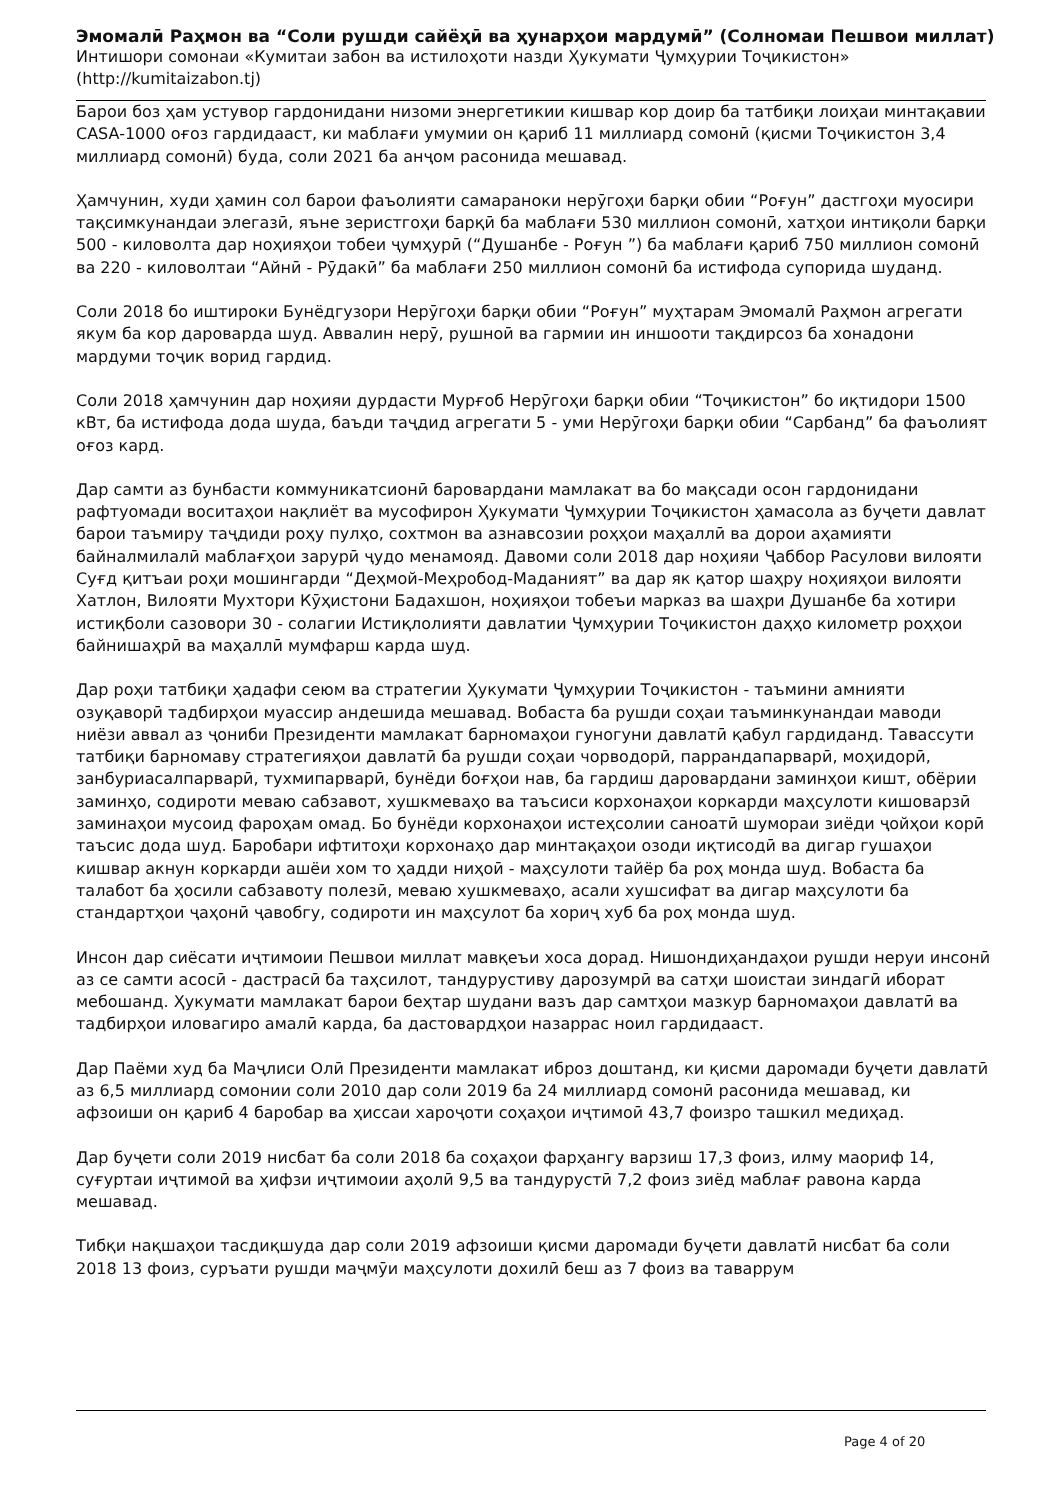Эмомалӣ Раҳмон ва “Соли рушди сайёҳӣ ва ҳунарҳои мардумӣ” (Солномаи Пешвои миллат)
Интишори сомонаи «Кумитаи забон ва истилоҳоти назди Ҳукумати Ҷумҳурии Тоҷикистон»
(http://kumitaizabon.tj)
Барои боз ҳам устувор гардонидани низоми энергетикии кишвар кор доир ба татбиқи лоиҳаи минтақавии CASA-1000 оғоз гардидааст, ки маблағи умумии он қариб 11 миллиард сомонӣ (қисми Тоҷикистон 3,4 миллиард сомонӣ) буда, соли 2021 ба анҷом расонида мешавад.
Ҳамчунин, худи ҳамин сол барои фаъолияти самараноки нерӯгоҳи барқи обии “Роғун” дастгоҳи муосири тақсимкунандаи элегазӣ, яъне зеристгоҳи барқӣ ба маблағи 530 миллион сомонӣ, хатҳои интиқоли барқи 500 - киловолта дар ноҳияҳои тобеи ҷумҳурӣ (“Душанбе - Роғун ”) ба маблағи қариб 750 миллион сомонӣ ва 220 - киловолтаи “Айнӣ - Рӯдакӣ” ба маблағи 250 миллион сомонӣ ба истифода супорида шуданд.
Соли 2018 бо иштироки Бунёдгузори Нерӯгоҳи барқи обии “Роғун” муҳтарам Эмомалӣ Раҳмон агрегати якум ба кор даровaрда шуд. Аввалин нерӯ, рушноӣ ва гармии ин иншооти тақдирсоз ба хонадони мардуми тоҷик ворид гардид.
Соли 2018 ҳамчунин дар ноҳияи дурдасти Мурғоб Нерӯгоҳи барқи обии “Тоҷикистон” бо иқтидори 1500 кВт, ба истифода дода шуда, баъди таҷдид агрегати 5 - уми Нерӯгоҳи барқи обии “Сарбанд” ба фаъолият оғоз кард.
Дар самти аз бунбасти коммуникатсионӣ баровардани мамлакат ва бо мақсади осон гардонидани рафтуомади воситаҳои нақлиёт ва мусофирон Ҳукумати Ҷумҳурии Тоҷикистон ҳамасола аз буҷети давлат барои таъмиру таҷдиди роҳу пулҳо, сохтмон ва азнавсозии роҳҳои маҳаллӣ ва дорои аҳамияти байналмилалӣ маблағҳои зарурӣ ҷудо менамояд. Давоми соли 2018 дар ноҳияи Ҷаббор Расулови вилояти Суғд қитъаи роҳи мошингарди “Деҳмой-Меҳробод-Маданият” ва дар як қатор шаҳру ноҳияҳои вилояти Хатлон, Вилояти Мухтори Кӯҳистони Бадахшон, ноҳияҳои тобеъи марказ ва шаҳри Душанбе ба хотири истиқболи сазовори 30 - солагии Истиқлолияти давлатии Ҷумҳурии Тоҷикистон даҳҳо километр роҳҳои байнишаҳрӣ ва маҳаллӣ мумфарш карда шуд.
Дар роҳи татбиқи ҳадафи сеюм ва стратегии Ҳукумати Ҷумҳурии Тоҷикистон - таъмини амнияти озуқаворӣ тадбирҳои муассир андешида мешавад. Вобаста ба рушди соҳаи таъминкунандаи маводи ниёзи аввал аз ҷониби Президенти мамлакат барномаҳои гуногуни давлатӣ қабул гардиданд. Тавассути татбиқи барномаву стратегияҳои давлатӣ ба рушди соҳаи чорводорӣ, паррандапарварӣ, моҳидорӣ, занбуриасалпарварӣ, тухмипарварӣ, бунёди боғҳои нав, ба гардиш даровардани заминҳои кишт, обёрии заминҳо, содироти меваю сабзавот, хушкмеваҳо ва таъсиси корхонаҳои коркарди маҳсулоти кишоварзӣ заминаҳои мусоид фароҳам омад. Бо бунёди корхонаҳои истеҳсолии саноатӣ шумораи зиёди ҷойҳои корӣ таъсис дода шуд. Баробари ифтитоҳи корхонаҳо дар минтақаҳои озоди иқтисодӣ ва дигар гушаҳои кишвар акнун коркарди ашёи хом то ҳадди ниҳоӣ - маҳсулоти тайёр ба роҳ монда шуд. Вобаста ба талабот ба ҳосили сабзавоту полезӣ, меваю хушкмеваҳо, асали хушсифат ва дигар маҳсулоти ба стандартҳои ҷаҳонӣ ҷавобгу, содироти ин маҳсулот ба хориҷ хуб ба роҳ монда шуд.
Инсон дар сиёсати иҷтимоии Пешвои миллат мавқеъи хоса дорад. Нишондиҳандаҳои рушди неруи инсонӣ аз се самти асосӣ - дастрасӣ ба таҳсилот, тандурустиву дарозумрӣ ва сатҳи шоистаи зиндагӣ иборат мебошанд. Ҳукумати мамлакат барои беҳтар шудани вазъ дар самтҳои мазкур барномаҳои давлатӣ ва тадбирҳои иловагиро амалӣ карда, ба дастовардҳои назаррас ноил гардидааст.
Дар Паёми худ ба Маҷлиси Олӣ Президенти мамлакат иброз доштанд, ки қисми даромади буҷети давлатӣ аз 6,5 миллиард сомонии соли 2010 дар соли 2019 ба 24 миллиард сомонӣ расонида мешавад, ки афзоиши он қариб 4 баробар ва ҳиссаи хароҷоти соҳаҳои иҷтимоӣ 43,7 фоизро ташкил медиҳад.
Дар буҷети соли 2019 нисбат ба соли 2018 ба соҳаҳои фарҳангу варзиш 17,3 фоиз, илму маориф 14, суғуртаи иҷтимоӣ ва ҳифзи иҷтимоии аҳолӣ 9,5 ва тандурустӣ 7,2 фоиз зиёд маблағ равона карда мешавад.
Тибқи нақшаҳои тасдиқшуда дар соли 2019 афзоиши қисми даромади буҷети давлатӣ нисбат ба соли 2018 13 фоиз, суръати рушди маҷмӯи маҳсулоти дохилӣ беш аз 7 фоиз ва таваррум
Page 4 of 20